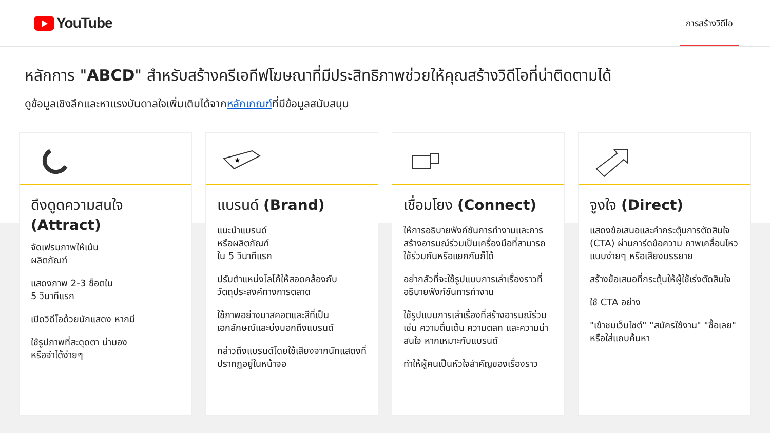YouTube
การสร้างวิดีโอ
หลักการ "ABCD" สำหรับสร้างครีเอทีฟโฆษณาที่มีประสิทธิภาพช่วยให้คุณสร้างวิดีโอที่น่าติดตามได้
ดูข้อมูลเชิงลึกและหาแรงบันดาลใจเพิ่มเติมได้จากหลักเกณฑ์ที่มีข้อมูลสนับสนุน
ดึงดูดความสนใจ (Attract)
จัดเฟรมภาพให้เน้น
ผลิตภัณฑ์
แสดงภาพ 2-3 ช็อตใน
5 วินาทีแรก
เปิดวิดีโอด้วยนักแสดง หากมี
ใช้รูปภาพที่สะดุดตา น่ามอง
หรือจำได้ง่ายๆ
★
แบรนด์ (Brand)
แนะนำแบรนด์
หรือผลิตภัณฑ์
ใน 5 วินาทีแรก
ปรับตำแหน่งโลโก้ให้สอดคล้องกับวัตถุประสงค์ทางการตลาด
ใช้ภาพอย่างมาสคอตและสีที่เป็นเอกลักษณ์และบ่งบอกถึงแบรนด์
กล่าวถึงแบรนด์โดยใช้เสียงจากนักแสดงที่ปรากฏอยู่ในหน้าจอ
เชื่อมโยง (Connect)
ให้การอธิบายฟังก์ชันการทำงานและการสร้างอารมณ์ร่วมเป็นเครื่องมือที่สามารถใช้ร่วมกันหรือแยกกันก็ได้
อย่ากลัวที่จะใช้รูปแบบการเล่าเรื่องราวที่อธิบายฟังก์ชันการทำงาน
ใช้รูปแบบการเล่าเรื่องที่สร้างอารมณ์ร่วม เช่น ความตื่นเต้น ความตลก และความน่าสนใจ หากเหมาะกับแบรนด์
ทำให้ผู้คนเป็นหัวใจสำคัญของเรื่องราว
จูงใจ (Direct)
แสดงข้อเสนอและคำกระตุ้นการตัดสินใจ (CTA) ผ่านการ์ดข้อความ ภาพเคลื่อนไหวแบบง่ายๆ หรือเสียงบรรยาย
สร้างข้อเสนอที่กระตุ้นให้ผู้ใช้เร่งตัดสินใจ
ใช้ CTA อย่าง
"เข้าชมเว็บไซต์" "สมัครใช้งาน" "ซื้อเลย"
หรือใส่แถบค้นหา